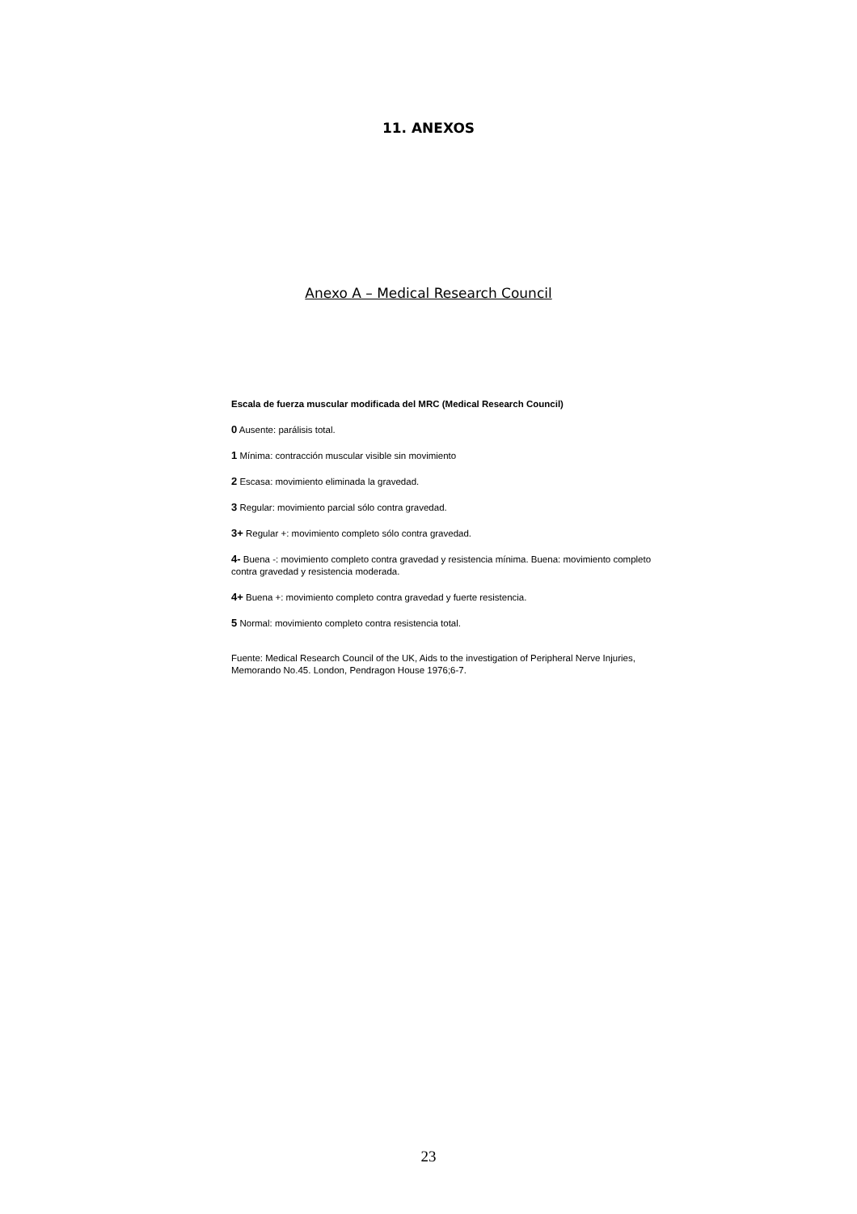11. ANEXOS
Anexo A – Medical Research Council
Escala de fuerza muscular modificada del MRC (Medical Research Council)
0 Ausente: parálisis total.
1 Mínima: contracción muscular visible sin movimiento
2 Escasa: movimiento eliminada la gravedad.
3 Regular: movimiento parcial sólo contra gravedad.
3+ Regular +: movimiento completo sólo contra gravedad.
4- Buena -: movimiento completo contra gravedad y resistencia mínima. Buena: movimiento completo contra gravedad y resistencia moderada.
4+ Buena +: movimiento completo contra gravedad y fuerte resistencia.
5 Normal: movimiento completo contra resistencia total.
Fuente: Medical Research Council of the UK, Aids to the investigation of Peripheral Nerve Injuries, Memorando No.45. London, Pendragon House 1976;6-7.
23